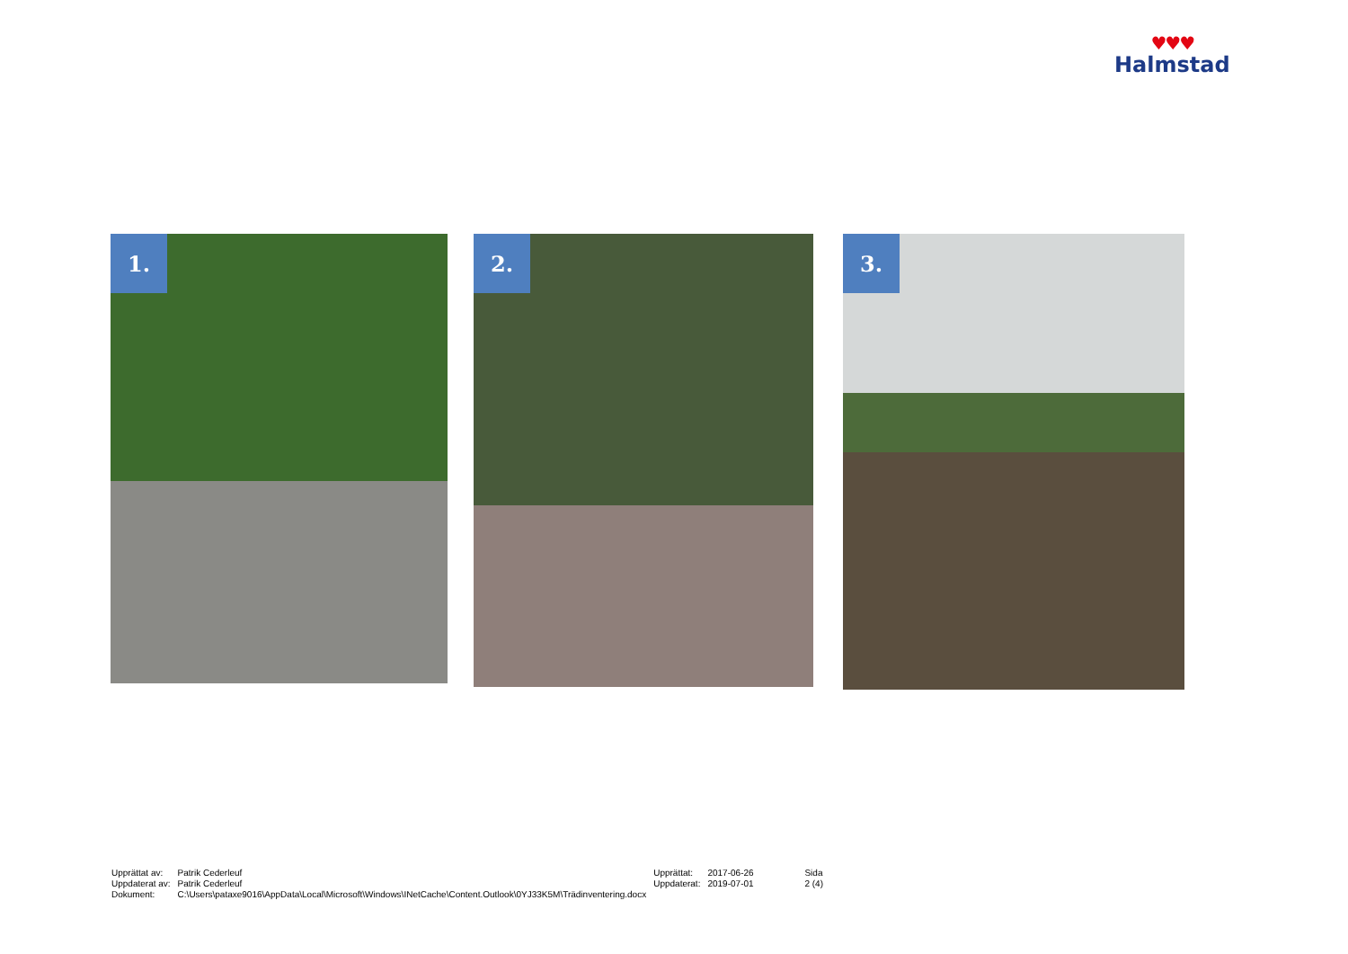♥♥♥
Halmstad
1.
2.
3.
| Upprättat av: | Patrik Cederleuf | Upprättat: | 2017-06-26 | Sida |
| Uppdaterat av: | Patrik Cederleuf | Uppdaterat: | 2019-07-01 | 2 (4) |
| Dokument: | C:\Users\pataxe9016\AppData\Local\Microsoft\Windows\INetCache\Content.Outlook\0YJ33K5M\Trädinventering.docx | | | |